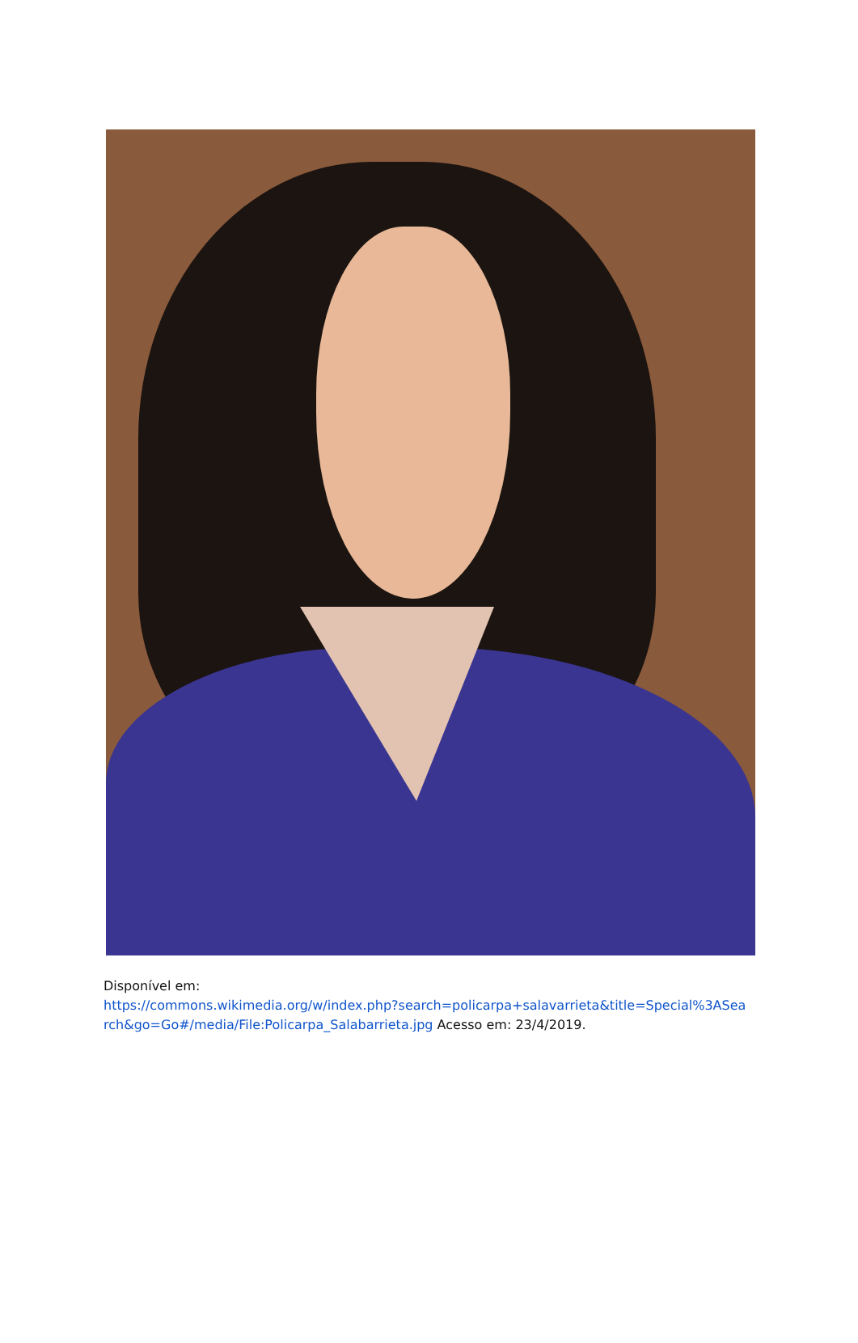Disponível em:
https://commons.wikimedia.org/w/index.php?search=policarpa+salavarrieta&title=Special%3ASearch&go=Go#/media/File:Policarpa_Salabarrieta.jpg Acesso em: 23/4/2019.